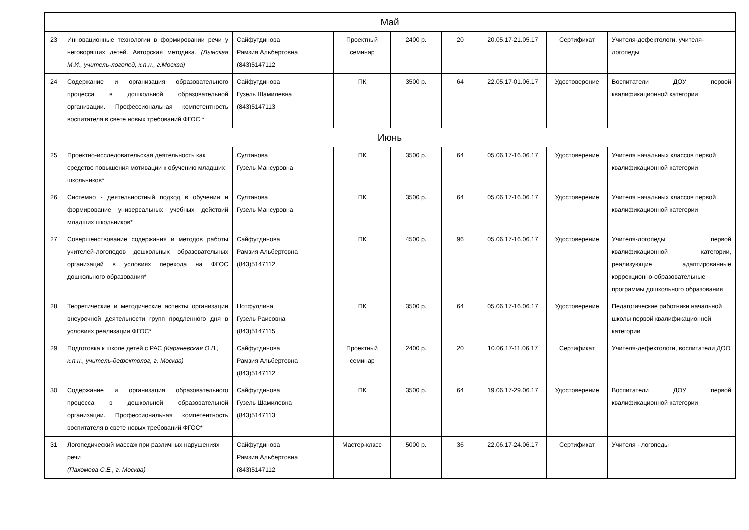| Май | | | | | | | | |
| 23 | Инновационные технологии в формировании речи у неговорящих детей. Авторская методика. (Лынская М.И., учитель-логопед, к.п.н., г.Москва) | Сайфутдинова Рамзия Альбертовна (843)5147112 | Проектный семинар | 2400 р. | 20 | 20.05.17-21.05.17 | Сертификат | Учителя-дефектологи, учителя-логопеды |
| 24 | Содержание и организация образовательного процесса в дошкольной образовательной организации. Профессиональная компетентность воспитателя в свете новых требований ФГОС.* | Сайфутдинова Гузель Шамилевна (843)5147113 | ПК | 3500 р. | 64 | 22.05.17-01.06.17 | Удостоверение | Воспитатели ДОУ первой квалификационной категории |
| Июнь | | | | | | | | |
| 25 | Проектно-исследовательская деятельность как средство повышения мотивации к обучению младших школьников* | Султанова Гузель Мансуровна | ПК | 3500 р. | 64 | 05.06.17-16.06.17 | Удостоверение | Учителя начальных классов первой квалификационной категории |
| 26 | Системно - деятельностный подход в обучении и формирование универсальных учебных действий младших школьников* | Султанова Гузель Мансуровна | ПК | 3500 р. | 64 | 05.06.17-16.06.17 | Удостоверение | Учителя начальных классов первой квалификационной категории |
| 27 | Совершенствование содержания и методов работы учителей-логопедов дошкольных образовательных организаций в условиях перехода на ФГОС дошкольного образования* | Сайфутдинова Рамзия Альбертовна (843)5147112 | ПК | 4500 р. | 96 | 05.06.17-16.06.17 | Удостоверение | Учителя-логопеды первой квалификационной категории, реализующие адаптированные коррекционно-образовательные программы дошкольного образования |
| 28 | Теоретические и методические аспекты организации внеурочной деятельности групп продленного дня в условиях реализации ФГОС* | Нотфуллина Гузель Раисовна (843)5147115 | ПК | 3500 р. | 64 | 05.06.17-16.06.17 | Удостоверение | Педагогические работники начальной школы первой квалификационной категории |
| 29 | Подготовка к школе детей с РАС (Караневская О.В., к.п.н., учитель-дефектолог, г. Москва) | Сайфутдинова Рамзия Альбертовна (843)5147112 | Проектный семинар | 2400 р. | 20 | 10.06.17-11.06.17 | Сертификат | Учителя-дефектологи, воспитатели ДОО |
| 30 | Содержание и организация образовательного процесса в дошкольной образовательной организации. Профессиональная компетентность воспитателя в свете новых требований ФГОС* | Сайфутдинова Гузель Шамилевна (843)5147113 | ПК | 3500 р. | 64 | 19.06.17-29.06.17 | Удостоверение | Воспитатели ДОУ первой квалификационной категории |
| 31 | Логопедический массаж при различных нарушениях речи (Пахомова С.Е., г. Москва) | Сайфутдинова Рамзия Альбертовна (843)5147112 | Мастер-класс | 5000 р. | 36 | 22.06.17-24.06.17 | Сертификат | Учителя - логопеды |